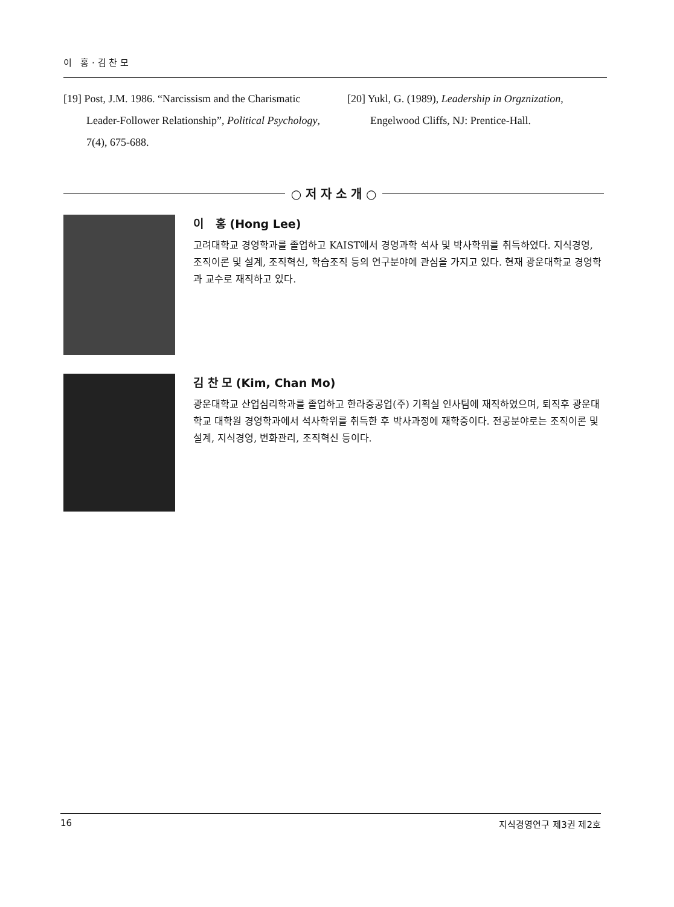이 홍 · 김 찬 모
[19] Post, J.M. 1986. “Narcissism and the Charismatic Leader-Follower Relationship”, Political Psychology, 7(4), 675-688.
[20] Yukl, G. (1989), Leadership in Orgznization, Engelwood Cliffs, NJ: Prentice-Hall.
○ 저 자 소 개 ○
이 홍 (Hong Lee)
고려대학교 경영학과를 졸업하고 KAIST에서 경영과학 석사 및 박사학위를 취득하였다. 지식경영, 조직이론 및 설계, 조직혁신, 학습조직 등의 연구분야에 관심을 가지고 있다. 현재 광운대학교 경영학과 교수로 재직하고 있다.
김 찬 모 (Kim, Chan Mo)
광운대학교 산업심리학과를 졸업하고 한라중공업(주) 기획실 인사팀에 재직하였으며, 퇴직후 광운대학교 대학원 경영학과에서 석사학위를 취득한 후 박사과정에 재학중이다. 전공분야로는 조직이론 및 설계, 지식경영, 변화관리, 조직혁신 등이다.
16 지식경영연구 제3권 제2호